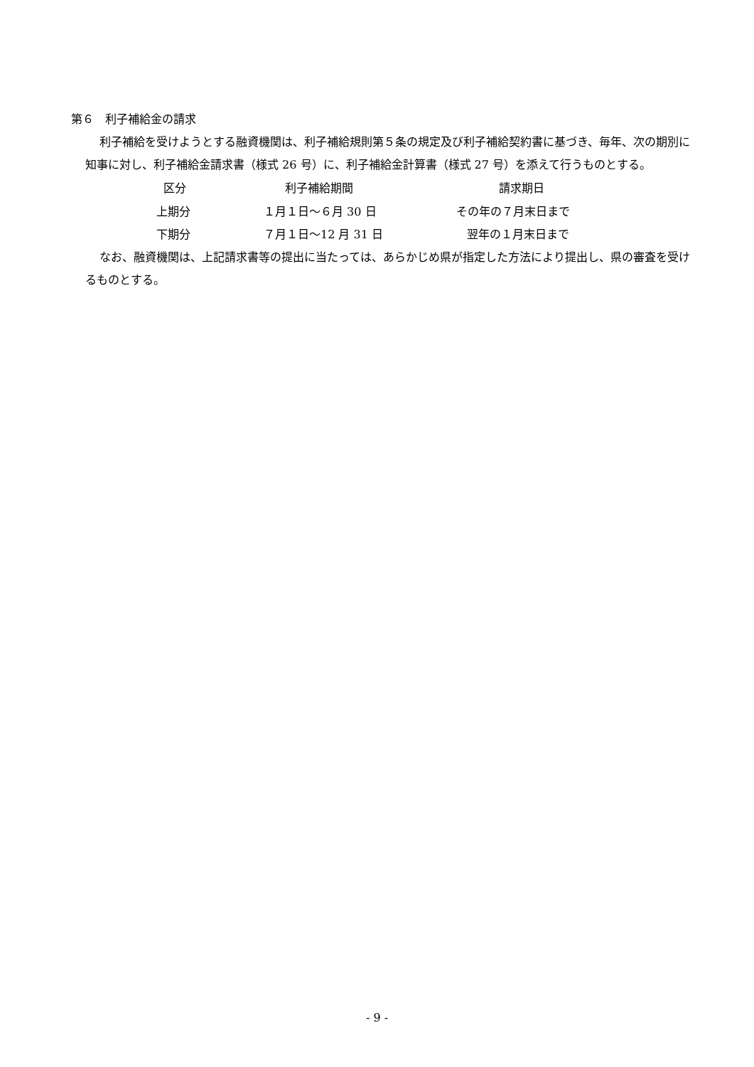第６　利子補給金の請求
利子補給を受けようとする融資機関は、利子補給規則第５条の規定及び利子補給契約書に基づき、毎年、次の期別に知事に対し、利子補給金請求書（様式 26 号）に、利子補給金計算書（様式 27 号）を添えて行うものとする。
| 区分 | 利子補給期間 | 請求期日 |
| --- | --- | --- |
| 上期分 | １月１日～６月 30 日 | その年の７月末日まで |
| 下期分 | ７月１日～12 月 31 日 | 翌年の１月末日まで |
なお、融資機関は、上記請求書等の提出に当たっては、あらかじめ県が指定した方法により提出し、県の審査を受けるものとする。
- 9 -